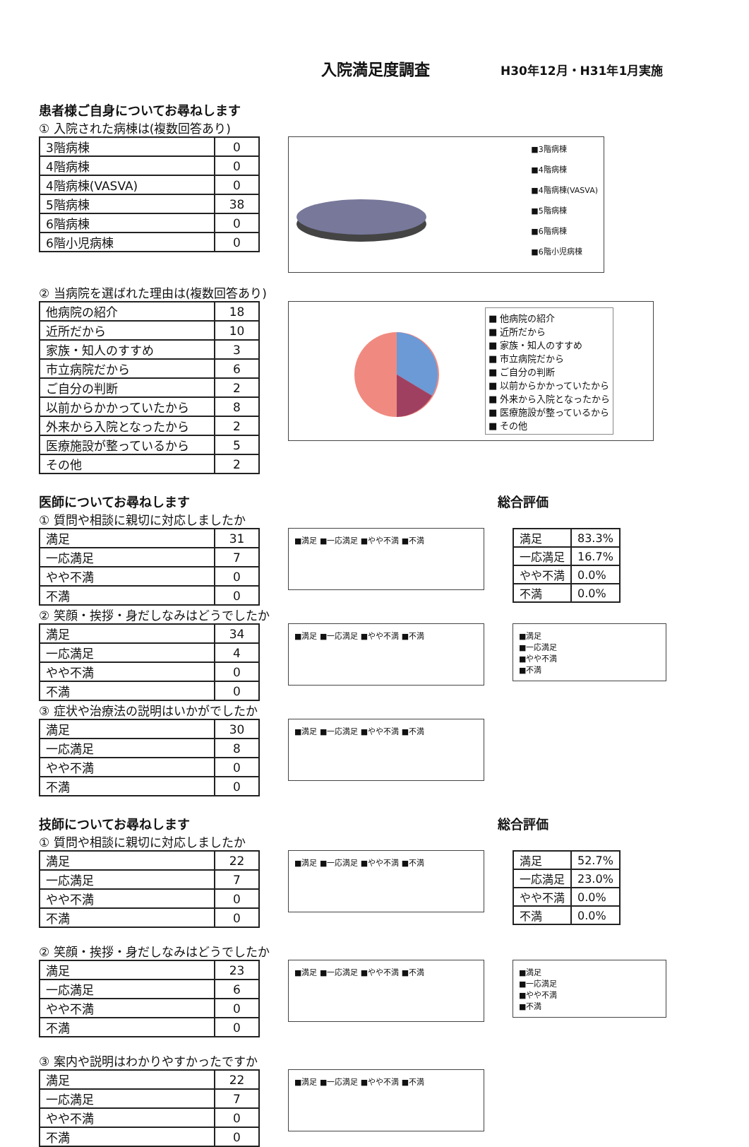入院満足度調査
H30年12月・H31年1月実施
患者様ご自身についてお尋ねします
① 入院された病棟は(複数回答あり)
| 3階病棟 | 0 |
| 4階病棟 | 0 |
| 4階病棟(VASVA) | 0 |
| 5階病棟 | 38 |
| 6階病棟 | 0 |
| 6階小児病棟 | 0 |
■3階病棟
■4階病棟
■4階病棟(VASVA)
■5階病棟
■6階病棟
■6階小児病棟
② 当病院を選ばれた理由は(複数回答あり)
| 他病院の紹介 | 18 |
| 近所だから | 10 |
| 家族・知人のすすめ | 3 |
| 市立病院だから | 6 |
| ご自分の判断 | 2 |
| 以前からかかっていたから | 8 |
| 外来から入院となったから | 2 |
| 医療施設が整っているから | 5 |
| その他 | 2 |
■ 他病院の紹介
■ 近所だから
■ 家族・知人のすすめ
■ 市立病院だから
■ ご自分の判断
■ 以前からかかっていたから
■ 外来から入院となったから
■ 医療施設が整っているから
■ その他
医師についてお尋ねします 総合評価
① 質問や相談に親切に対応しましたか
| 満足 | 31 |
| 一応満足 | 7 |
| やや不満 | 0 |
| 不満 | 0 |
■満足 ■一応満足 ■やや不満 ■不満
| 満足 | 83.3% |
| 一応満足 | 16.7% |
| やや不満 | 0.0% |
| 不満 | 0.0% |
② 笑顔・挨拶・身だしなみはどうでしたか
| 満足 | 34 |
| 一応満足 | 4 |
| やや不満 | 0 |
| 不満 | 0 |
■満足 ■一応満足 ■やや不満 ■不満
■満足
■一応満足
■やや不満
■不満
③ 症状や治療法の説明はいかがでしたか
| 満足 | 30 |
| 一応満足 | 8 |
| やや不満 | 0 |
| 不満 | 0 |
■満足 ■一応満足 ■やや不満 ■不満
技師についてお尋ねします 総合評価
① 質問や相談に親切に対応しましたか
| 満足 | 22 |
| 一応満足 | 7 |
| やや不満 | 0 |
| 不満 | 0 |
■満足 ■一応満足 ■やや不満 ■不満
| 満足 | 52.7% |
| 一応満足 | 23.0% |
| やや不満 | 0.0% |
| 不満 | 0.0% |
② 笑顔・挨拶・身だしなみはどうでしたか
| 満足 | 23 |
| 一応満足 | 6 |
| やや不満 | 0 |
| 不満 | 0 |
■満足 ■一応満足 ■やや不満 ■不満
■満足
■一応満足
■やや不満
■不満
③ 案内や説明はわかりやすかったですか
| 満足 | 22 |
| 一応満足 | 7 |
| やや不満 | 0 |
| 不満 | 0 |
■満足 ■一応満足 ■やや不満 ■不満